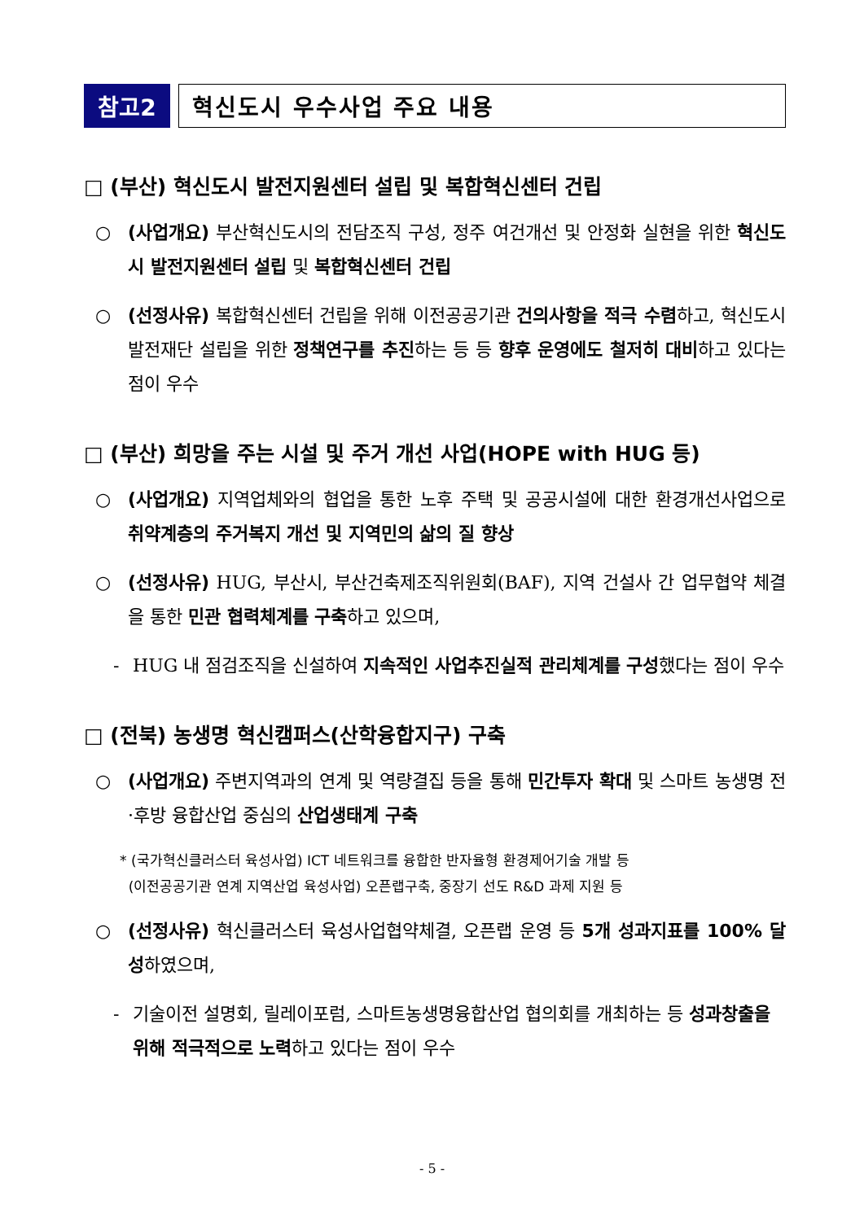참고2 혁신도시 우수사업 주요 내용
□ (부산) 혁신도시 발전지원센터 설립 및 복합혁신센터 건립
○ (사업개요) 부산혁신도시의 전담조직 구성, 정주 여건개선 및 안정화 실현을 위한 혁신도시 발전지원센터 설립 및 복합혁신센터 건립
○ (선정사유) 복합혁신센터 건립을 위해 이전공공기관 건의사항을 적극 수렴하고, 혁신도시 발전재단 설립을 위한 정책연구를 추진하는 등 등 향후 운영에도 철저히 대비하고 있다는 점이 우수
□ (부산) 희망을 주는 시설 및 주거 개선 사업(HOPE with HUG 등)
○ (사업개요) 지역업체와의 협업을 통한 노후 주택 및 공공시설에 대한 환경개선사업으로 취약계층의 주거복지 개선 및 지역민의 삶의 질 향상
○ (선정사유) HUG, 부산시, 부산건축제조직위원회(BAF), 지역 건설사 간 업무협약 체결을 통한 민관 협력체계를 구축하고 있으며,
- HUG 내 점검조직을 신설하여 지속적인 사업추진실적 관리체계를 구성했다는 점이 우수
□ (전북) 농생명 혁신캠퍼스(산학융합지구) 구축
○ (사업개요) 주변지역과의 연계 및 역량결집 등을 통해 민간투자 확대 및 스마트 농생명 전·후방 융합산업 중심의 산업생태계 구축
* (국가혁신클러스터 육성사업) ICT 네트워크를 융합한 반자율형 환경제어기술 개발 등
(이전공공기관 연계 지역산업 육성사업) 오픈랩구축, 중장기 선도 R&D 과제 지원 등
○ (선정사유) 혁신클러스터 육성사업협약체결, 오픈랩 운영 등 5개 성과지표를 100% 달성하였으며,
- 기술이전 설명회, 릴레이포럼, 스마트농생명융합산업 협의회를 개최하는 등 성과창출을 위해 적극적으로 노력하고 있다는 점이 우수
- 5 -